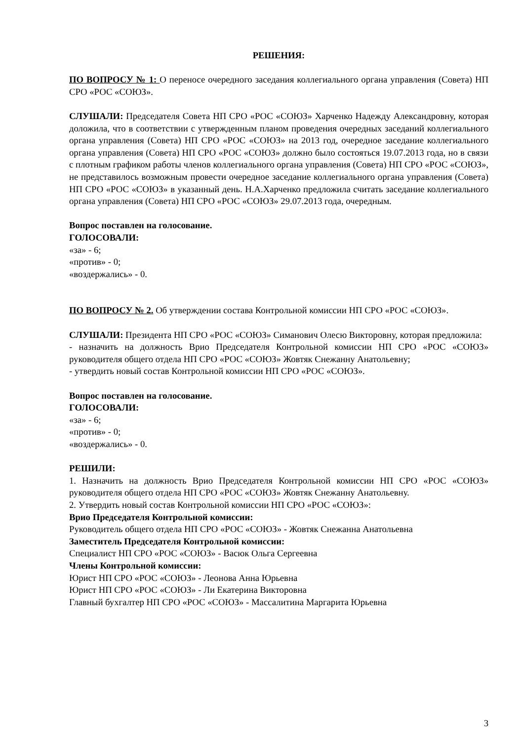РЕШЕНИЯ:
ПО ВОПРОСУ № 1: О переносе очередного заседания коллегиального органа управления (Совета) НП СРО «РОС «СОЮЗ».
СЛУШАЛИ: Председателя Совета НП СРО «РОС «СОЮЗ» Харченко Надежду Александровну, которая доложила, что в соответствии с утвержденным планом проведения очередных заседаний коллегиального органа управления (Совета) НП СРО «РОС «СОЮЗ» на 2013 год, очередное заседание коллегиального органа управления (Совета) НП СРО «РОС «СОЮЗ» должно было состояться 19.07.2013 года, но в связи с плотным графиком работы членов коллегиального органа управления (Совета) НП СРО «РОС «СОЮЗ», не представилось возможным провести очередное заседание коллегиального органа управления (Совета) НП СРО «РОС «СОЮЗ» в указанный день. Н.А.Харченко предложила считать заседание коллегиального органа управления (Совета) НП СРО «РОС «СОЮЗ» 29.07.2013 года, очередным.
Вопрос поставлен на голосование.
ГОЛОСОВАЛИ:
«за» - 6;
«против» - 0;
«воздержались» - 0.
ПО ВОПРОСУ № 2. Об утверждении состава Контрольной комиссии НП СРО «РОС «СОЮЗ».
СЛУШАЛИ: Президента НП СРО «РОС «СОЮЗ» Симанович Олесю Викторовну, которая предложила:
- назначить на должность Врио Председателя Контрольной комиссии НП СРО «РОС «СОЮЗ» руководителя общего отдела НП СРО «РОС «СОЮЗ» Жовтяк Снежанну Анатольевну;
- утвердить новый состав Контрольной комиссии НП СРО «РОС «СОЮЗ».
Вопрос поставлен на голосование.
ГОЛОСОВАЛИ:
«за» - 6;
«против» - 0;
«воздержались» - 0.
РЕШИЛИ:
1. Назначить на должность Врио Председателя Контрольной комиссии НП СРО «РОС «СОЮЗ» руководителя общего отдела НП СРО «РОС «СОЮЗ» Жовтяк Снежанну Анатольевну.
2. Утвердить новый состав Контрольной комиссии НП СРО «РОС «СОЮЗ»:
Врио Председателя Контрольной комиссии:
Руководитель общего отдела НП СРО «РОС «СОЮЗ» - Жовтяк Снежанна Анатольевна
Заместитель Председателя Контрольной комиссии:
Специалист НП СРО «РОС «СОЮЗ» - Васюк Ольга Сергеевна
Члены Контрольной комиссии:
Юрист НП СРО «РОС «СОЮЗ» - Леонова Анна Юрьевна
Юрист НП СРО «РОС «СОЮЗ» - Ли Екатерина Викторовна
Главный бухгалтер НП СРО «РОС «СОЮЗ» - Массалитина Маргарита Юрьевна
3